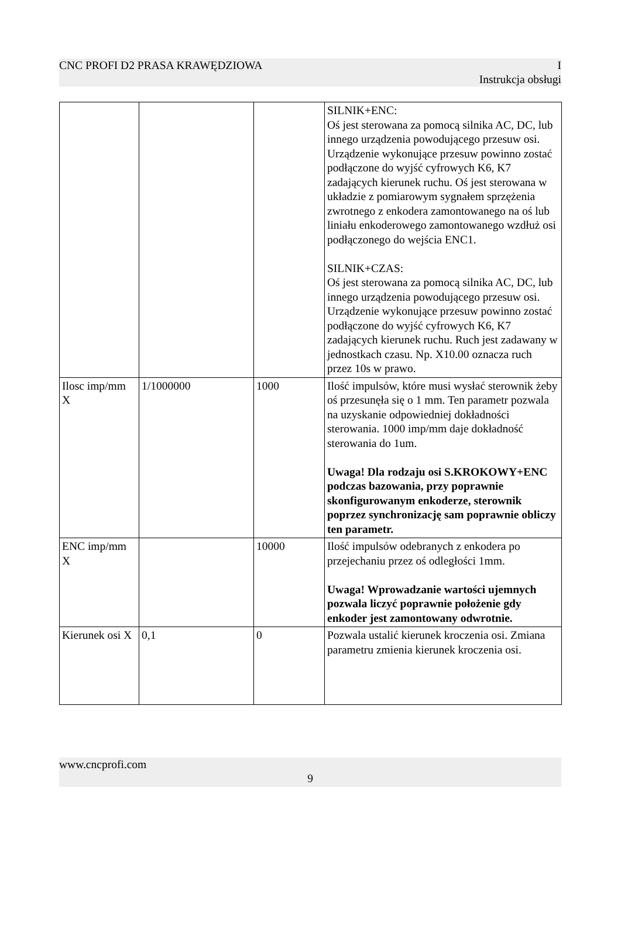CNC PROFI D2 PRASA KRAWĘDZIOWA I
Instrukcja obsługi
| | | | SILNIK+ENC: Oś jest sterowana za pomocą silnika AC, DC, lub innego urządzenia powodującego przesuw osi. Urządzenie wykonujące przesuw powinno zostać podłączone do wyjść cyfrowych K6, K7 zadających kierunek ruchu. Oś jest sterowana w układzie z pomiarowym sygnałem sprzężenia zwrotnego z enkodera zamontowanego na oś lub liniału enkoderowego zamontowanego wzdłuż osi podłączonego do wejścia ENC1. SILNIK+CZAS: Oś jest sterowana za pomocą silnika AC, DC, lub innego urządzenia powodującego przesuw osi. Urządzenie wykonujące przesuw powinno zostać podłączone do wyjść cyfrowych K6, K7 zadających kierunek ruchu. Ruch jest zadawany w jednostkach czasu. Np. X10.00 oznacza ruch przez 10s w prawo. |
| Ilosc imp/mm X | 1/1000000 | 1000 | Ilość impulsów, które musi wysłać sterownik żeby oś przesunęła się o 1 mm. Ten parametr pozwala na uzyskanie odpowiedniej dokładności sterowania. 1000 imp/mm daje dokładność sterowania do 1um. Uwaga! Dla rodzaju osi S.KROKOWY+ENC podczas bazowania, przy poprawnie skonfigurowanym enkoderze, sterownik poprzez synchronizację sam poprawnie obliczy ten parametr. |
| ENC imp/mm X | | 10000 | Ilość impulsów odebranych z enkodera po przejechaniu przez oś odległości 1mm. Uwaga! Wprowadzanie wartości ujemnych pozwala liczyć poprawnie położenie gdy enkoder jest zamontowany odwrotnie. |
| Kierunek osi X | 0,1 | 0 | Pozwala ustalić kierunek kroczenia osi. Zmiana parametru zmienia kierunek kroczenia osi. |
www.cncprofi.com
9